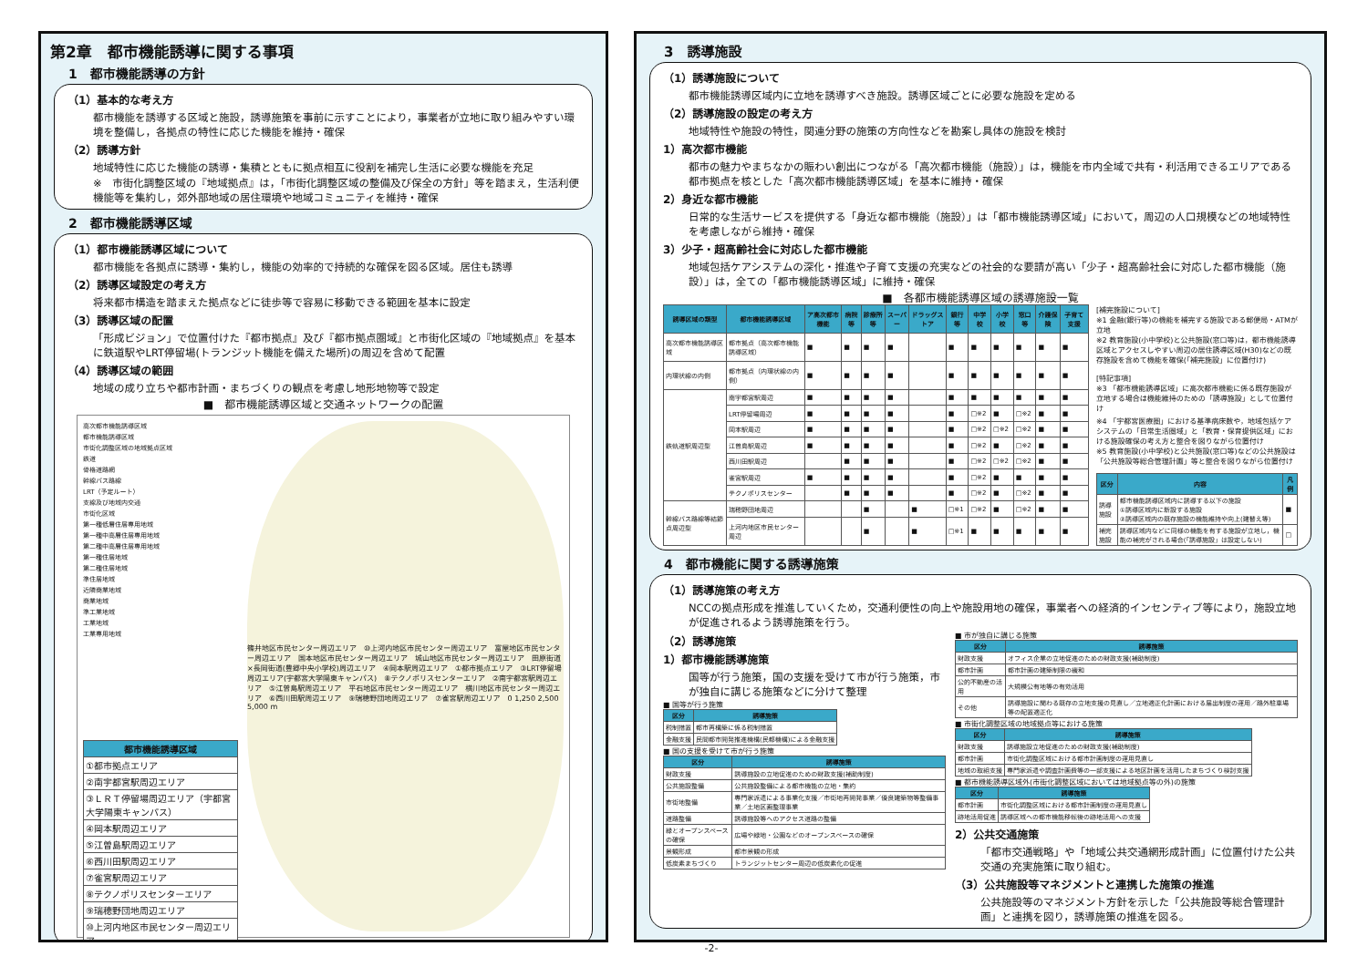第2章　都市機能誘導に関する事項
1　都市機能誘導の方針
（1）基本的な考え方
都市機能を誘導する区域と施設，誘導施策を事前に示すことにより，事業者が立地に取り組みやすい環境を整備し，各拠点の特性に応じた機能を維持・確保
（2）誘導方針
地域特性に応じた機能の誘導・集積とともに拠点相互に役割を補完し生活に必要な機能を充足
※　市街化調整区域の『地域拠点』は，「市街化調整区域の整備及び保全の方針」等を踏まえ，生活利便機能等を集約し，郊外部地域の居住環境や地域コミュニティを維持・確保
2　都市機能誘導区域
（1）都市機能誘導区域について
都市機能を各拠点に誘導・集約し，機能の効率的で持続的な確保を図る区域。居住も誘導
（2）誘導区域設定の考え方
将来都市構造を踏まえた拠点などに徒歩等で容易に移動できる範囲を基本に設定
（3）誘導区域の配置
「形成ビジョン」で位置付けた『都市拠点』及び『都市拠点圏域』と市街化区域の『地域拠点』を基本に鉄道駅やLRT停留場(トランジット機能を備えた場所)の周辺を含めて配置
（4）誘導区域の範囲
地域の成り立ちや都市計画・まちづくりの観点を考慮し地形地物等で設定
■　都市機能誘導区域と交通ネットワークの配置
高次都市機能誘導区域
都市機能誘導区域
市街化調整区域の地域拠点区域
鉄道
骨格道路網
幹線バス路線
LRT（予定ルート）
支線及び地域内交通
市街化区域
第一種低層住居専用地域
第一種中高層住居専用地域
第二種中高層住居専用地域
第一種住居地域
第二種住居地域
準住居地域
近隣商業地域
商業地域
準工業地域
工業地域
工業専用地域
| 都市機能誘導区域 |
| --- |
| ①都市拠点エリア |
| ②南宇都宮駅周辺エリア |
| ③ＬＲＴ停留場周辺エリア（宇都宮大学陽東キャンパス） |
| ④岡本駅周辺エリア |
| ⑤江曽島駅周辺エリア |
| ⑥西川田駅周辺エリア |
| ⑦雀宮駅周辺エリア |
| ⑧テクノポリスセンターエリア |
| ⑨瑞穂野団地周辺エリア |
| ⑩上河内地区市民センター周辺エリア |
篠井地区市民センター周辺エリア　⑩上河内地区市民センター周辺エリア　富屋地区市民センター周辺エリア　国本地区市民センター周辺エリア　城山地区市民センター周辺エリア　田原街道×長岡街道(豊郷中央小学校)周辺エリア　④岡本駅周辺エリア　①都市拠点エリア　③LRT停留場周辺エリア(宇都宮大学陽東キャンパス)　⑧テクノポリスセンターエリア　②南宇都宮駅周辺エリア　⑤江曽島駅周辺エリア　平石地区市民センター周辺エリア　横川地区市民センター周辺エリア　⑥西川田駅周辺エリア　⑨瑞穂野団地周辺エリア　⑦雀宮駅周辺エリア　0 1,250 2,500 5,000 m
3　誘導施設
（1）誘導施設について
都市機能誘導区域内に立地を誘導すべき施設。誘導区域ごとに必要な施設を定める
（2）誘導施設の設定の考え方
地域特性や施設の特性，関連分野の施策の方向性などを勘案し具体の施設を検討
1）高次都市機能
都市の魅力やまちなかの賑わい創出につながる「高次都市機能（施設）」は，機能を市内全域で共有・利活用できるエリアである都市拠点を核とした「高次都市機能誘導区域」を基本に維持・確保
2）身近な都市機能
日常的な生活サービスを提供する「身近な都市機能（施設）」は「都市機能誘導区域」において，周辺の人口規模などの地域特性を考慮しながら維持・確保
3）少子・超高齢社会に対応した都市機能
地域包括ケアシステムの深化・推進や子育て支援の充実などの社会的な要請が高い「少子・超高齢社会に対応した都市機能（施設）」は，全ての「都市機能誘導区域」に維持・確保
■　各都市機能誘導区域の誘導施設一覧
| 誘導区域の類型 | 都市機能誘導区域 | ア高次都市機能 | 病院等 | 診療所等 | スーパー | ドラッグストア | 銀行等 | 中学校 | 小学校 | 窓口等 | 介護保険 | 子育て支援 |
| --- | --- | --- | --- | --- | --- | --- | --- | --- | --- | --- | --- | --- |
| 高次都市機能誘導区域 | 都市拠点（高次都市機能誘導区域） | ■ | ■ | ■ | ■ | | ■ | ■ | ■ | ■ | ■ | ■ |
| 内環状線の内側 | 都市拠点（内環状線の内側） | ■ | ■ | ■ | ■ | | ■ | ■ | ■ | ■ | ■ | ■ |
| 鉄軌道駅周辺型 | 南宇都宮駅周辺 | ■ | ■ | ■ | ■ | | ■ | ■ | ■ | ■ | ■ | ■ |
| | LRT停留場周辺 | ■ | ■ | ■ | ■ | | ■ | □※2 | ■ | □※2 | ■ | ■ |
| | 岡本駅周辺 | ■ | ■ | ■ | ■ | | ■ | □※2 | □※2 | □※2 | ■ | ■ |
| | 江曽島駅周辺 | ■ | ■ | ■ | ■ | | ■ | □※2 | ■ | □※2 | ■ | ■ |
| | 西川田駅周辺 | | ■ | ■ | ■ | | ■ | □※2 | □※2 | □※2 | ■ | ■ |
| | 雀宮駅周辺 | ■ | ■ | ■ | ■ | | ■ | □※2 | ■ | ■ | ■ | ■ |
| | テクノポリスセンター | | ■ | ■ | ■ | | ■ | □※2 | ■ | □※2 | ■ | ■ |
| 幹線バス路線等結節点周辺型 | 瑞穂野団地周辺 | | | ■ | | ■ | □※1 | □※2 | ■ | □※2 | ■ | ■ |
| | 上河内地区市民センター周辺 | | | ■ | | ■ | □※1 | ■ | ■ | ■ | ■ | ■ |
[補完施設について]
※1 金融(銀行等)の機能を補完する施設である郵便局・ATMが立地
※2 教育施設(小中学校)と公共施設(窓口等)は，都市機能誘導区域とアクセスしやすい周辺の居住誘導区域(H30)などの既存施設を含めて機能を確保(「補完施設」に位置付け)
[特記事項]
※3 「都市機能誘導区域」に高次都市機能に係る既存施設が立地する場合は機能維持のための「誘導施設」として位置付け
※4 「宇都宮医療圏」における基準病床数や，地域包括ケアシステムの「日常生活圏域」と「教育・保育提供区域」における施設確保の考え方と整合を図りながら位置付け
※5 教育施設(小中学校)と公共施設(窓口等)などの公共施設は「公共施設等総合管理計画」等と整合を図りながら位置付け
| 区分 | 内容 | 凡例 |
| --- | --- | --- |
| 誘導施設 | 都市機能誘導区域内に誘導する以下の施設 ①誘導区域内に新設する施設 ②誘導区域内の既存施設の機能維持や向上(建替え等) | ■ |
| 補完施設 | 誘導区域内などに同様の機能を有する施設が立地し，機能の補完がされる場合(「誘導施設」は設定しない) | □ |
4　都市機能に関する誘導施策
（1）誘導施策の考え方
NCCの拠点形成を推進していくため，交通利便性の向上や施設用地の確保，事業者への経済的インセンティブ等により，施設立地が促進されるよう誘導施策を行う。
（2）誘導施策
1）都市機能誘導施策
国等が行う施策，国の支援を受けて市が行う施策，市が独自に講じる施策などに分けて整理
■ 国等が行う施策
| 区分 | 誘導施策 |
| --- | --- |
| 税制措置 | 都市再構築に係る税制措置 |
| 金融支援 | 民間都市開発推進機構(民都機構)による金融支援 |
■ 国の支援を受けて市が行う施策
| 区分 | 誘導施策 |
| --- | --- |
| 財政支援 | 誘導施設の立地促進のための財政支援(補助制度) |
| 公共施設整備 | 公共施設整備による都市機能の立地・集約 |
| 市街地整備 | 専門家派遣による事業化支援／市街地再開発事業／優良建築物等整備事業／土地区画整理事業 |
| 道路整備 | 誘導施設等へのアクセス道路の整備 |
| 緑とオープンスペースの確保 | 広場や緑地・公園などのオープンスペースの確保 |
| 景観形成 | 都市景観の形成 |
| 低炭素まちづくり | トランジットセンター周辺の低炭素化の促進 |
■ 市が独自に講じる施策
| 区分 | 誘導施策 |
| --- | --- |
| 財政支援 | オフィス企業の立地促進のための財政支援(補助制度) |
| 都市計画 | 都市計画の建築制限の緩和 |
| 公的不動産の活用 | 大規模公有地等の有効活用 |
| その他 | 誘導施設に関わる既存の立地支援の見直し／立地適正化計画における届出制度の運用／路外駐車場等の配置適正化 |
■ 市街化調整区域の地域拠点等における施策
| 区分 | 誘導施策 |
| --- | --- |
| 財政支援 | 誘導施設立地促進のための財政支援(補助制度) |
| 都市計画 | 市街化調整区域における都市計画制度の運用見直し |
| 地域の取組支援 | 専門家派遣や調査計画費等の一部支援による地区計画を活用したまちづくり検討支援 |
■ 都市機能誘導区域外(市街化調整区域においては地域拠点等の外)の施策
| 区分 | 誘導施策 |
| --- | --- |
| 都市計画 | 市街化調整区域における都市計画制度の運用見直し |
| 跡地活用促進 | 誘導区域への都市機能移転後の跡地活用への支援 |
2）公共交通施策
「都市交通戦略」や「地域公共交通網形成計画」に位置付けた公共交通の充実施策に取り組む。
（3）公共施設等マネジメントと連携した施策の推進
公共施設等のマネジメント方針を示した「公共施設等総合管理計画」と連携を図り，誘導施策の推進を図る。
-2-